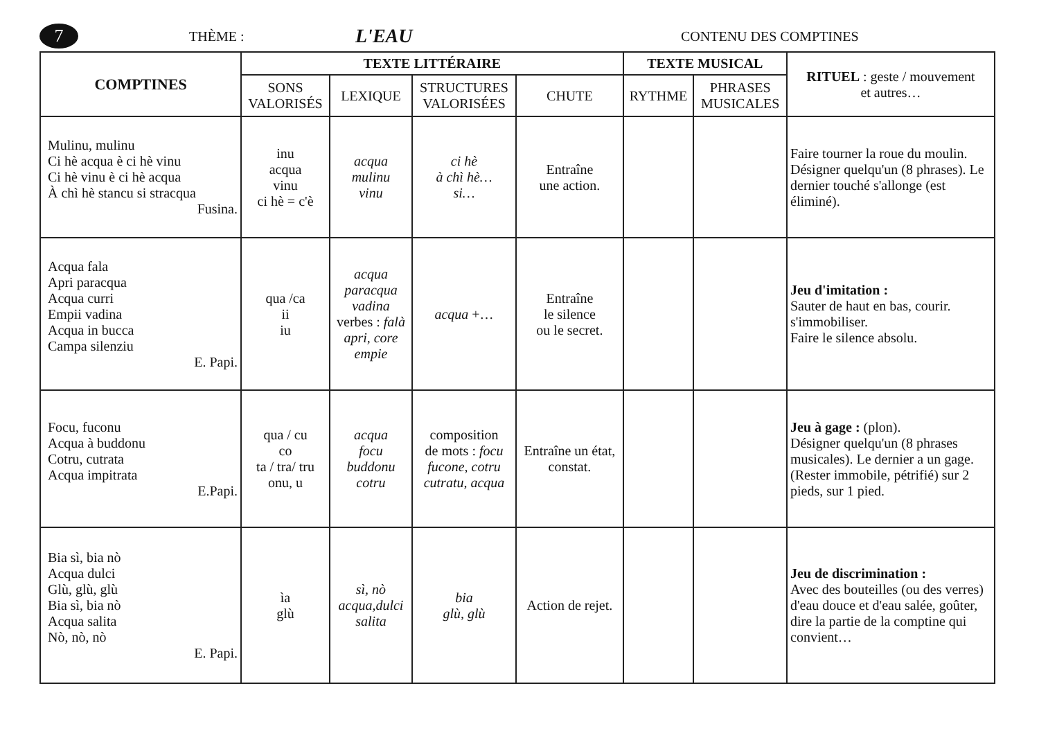7
THÈME :
L'EAU
CONTENU DES COMPTINES
| COMPTINES | TEXTE LITTÉRAIRE | | | | TEXTE MUSICAL | | RITUEL : geste / mouvement et autres… |
| --- | --- | --- | --- | --- | --- | --- | --- |
| | SONS VALORISÉS | LEXIQUE | STRUCTURES VALORISÉES | CHUTE | RYTHME | PHRASES MUSICALES | |
| Mulinu, mulinu Ci hè acqua è ci hè vinu Ci hè vinu è ci hè acqua À chì hè stancu si stracqua Fusina. | inu acqua vinu ci hè = c'è | acqua mulinu vinu | ci hè à chì hè… si… | Entraîne une action. | | | Faire tourner la roue du moulin. Désigner quelqu'un (8 phrases). Le dernier touché s'allonge (est éliminé). |
| Acqua fala Apri paracqua Acqua curri Empii vadina Acqua in bucca Campa silenziu E. Papi. | qua /ca ii iu | acqua paracqua vadina verbes : falà apri, core empie | acqua +… | Entraîne le silence ou le secret. | | | Jeu d'imitation : Sauter de haut en bas, courir. s'immobiliser. Faire le silence absolu. |
| Focu, fuconu Acqua à buddonu Cotru, cutrata Acqua impitrata E.Papi. | qua / cu co ta / tra/ tru onu, u | acqua focu buddonu cotru | composition de mots : focu fucone, cotru cutratu, acqua | Entraîne un état, constat. | | | Jeu à gage : (plon). Désigner quelqu'un (8 phrases musicales). Le dernier a un gage. (Rester immobile, pétrifié) sur 2 pieds, sur 1 pied. |
| Bia sì, bia nò Acqua dulci Glù, glù, glù Bia sì, bia nò Acqua salita Nò, nò, nò E. Papi. | ìa glù | sì, nò acqua,dulci salita | bia glù, glù | Action de rejet. | | | Jeu de discrimination : Avec des bouteilles (ou des verres) d'eau douce et d'eau salée, goûter, dire la partie de la comptine qui convient… |